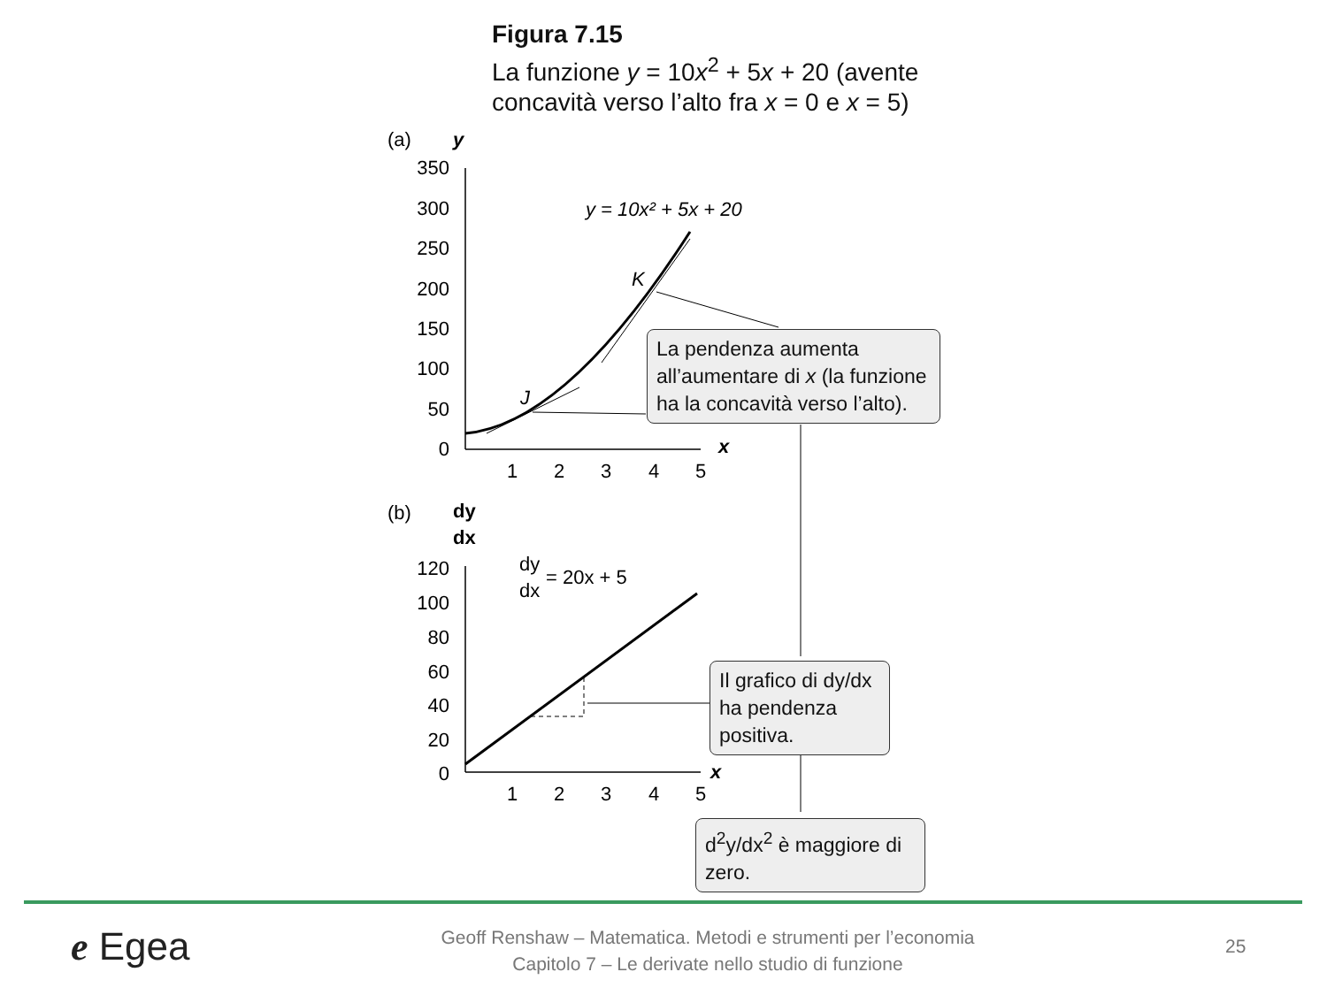Figura 7.15
La funzione y = 10x<sup>2</sup> + 5x + 20 (avente
concavità verso l’alto fra x = 0 e x = 5)
(a)
y
350
300
250
200
150
100
50
0
1
2
3
4
5
x
y = 10x² + 5x + 20
K
J
(b)
dy
dx
120
100
80
60
40
20
0
1
2
3
4
5
x
dy
dx
= 20x + 5
La pendenza aumenta all’aumentare di x (la funzione ha la concavità verso l’alto).
Il grafico di dy/dx ha pendenza positiva.
d<sup>2</sup>y/dx<sup>2</sup> è maggiore di zero.
e Egea
Geoff Renshaw – Matematica. Metodi e strumenti per l’economia
Capitolo 7 – Le derivate nello studio di funzione
25